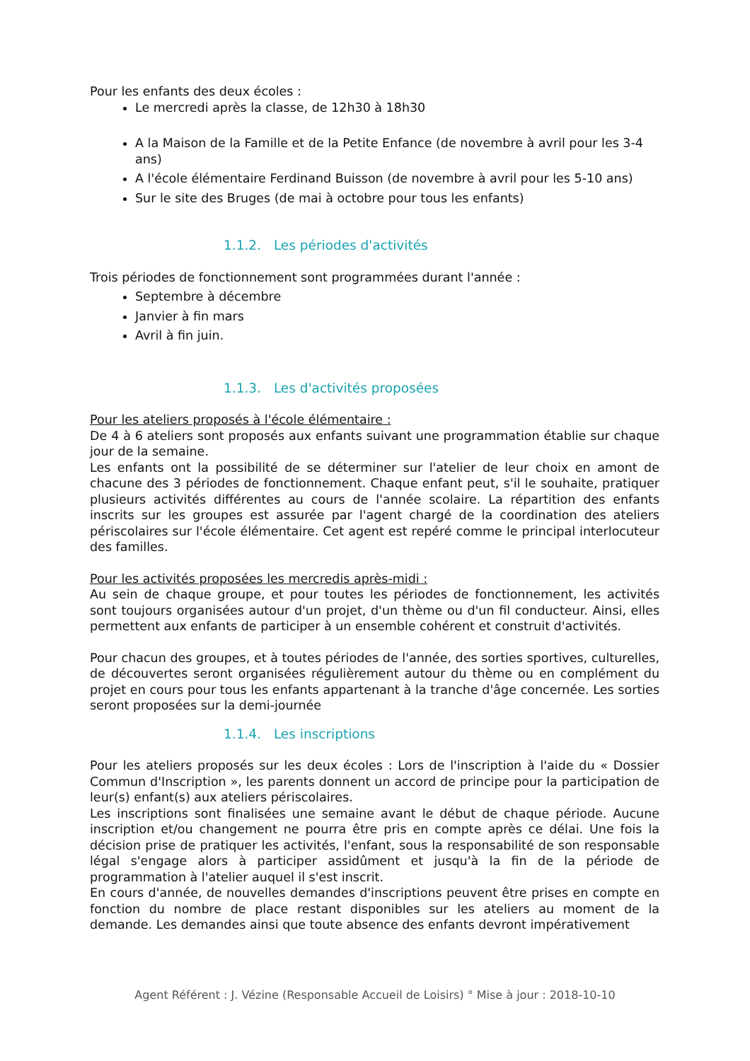Pour les enfants des deux écoles :
Le mercredi après la classe, de 12h30 à 18h30
A la Maison de la Famille et de la Petite Enfance (de novembre à avril pour les 3-4 ans)
A l'école élémentaire Ferdinand Buisson (de novembre à avril pour les 5-10 ans)
Sur le site des Bruges (de mai à octobre pour tous les enfants)
1.1.2. Les périodes d'activités
Trois périodes de fonctionnement sont programmées durant l'année :
Septembre à décembre
Janvier à fin mars
Avril à fin juin.
1.1.3. Les d'activités proposées
Pour les ateliers proposés à l'école élémentaire :
De 4 à 6 ateliers sont proposés aux enfants suivant une programmation établie sur chaque jour de la semaine.
Les enfants ont la possibilité de se déterminer sur l'atelier de leur choix en amont de chacune des 3 périodes de fonctionnement. Chaque enfant peut, s'il le souhaite, pratiquer plusieurs activités différentes au cours de l'année scolaire. La répartition des enfants inscrits sur les groupes est assurée par l'agent chargé de la coordination des ateliers périscolaires sur l'école élémentaire. Cet agent est repéré comme le principal interlocuteur des familles.
Pour les activités proposées les mercredis après-midi :
Au sein de chaque groupe, et pour toutes les périodes de fonctionnement, les activités sont toujours organisées autour d'un projet, d'un thème ou d'un fil conducteur. Ainsi, elles permettent aux enfants de participer à un ensemble cohérent et construit d'activités.
Pour chacun des groupes, et à toutes périodes de l'année, des sorties sportives, culturelles, de découvertes seront organisées régulièrement autour du thème ou en complément du projet en cours pour tous les enfants appartenant à la tranche d'âge concernée. Les sorties seront proposées sur la demi-journée
1.1.4. Les inscriptions
Pour les ateliers proposés sur les deux écoles : Lors de l'inscription à l'aide du « Dossier Commun d'Inscription », les parents donnent un accord de principe pour la participation de leur(s) enfant(s) aux ateliers périscolaires.
Les inscriptions sont finalisées une semaine avant le début de chaque période. Aucune inscription et/ou changement ne pourra être pris en compte après ce délai. Une fois la décision prise de pratiquer les activités, l'enfant, sous la responsabilité de son responsable légal s'engage alors à participer assidûment et jusqu'à la fin de la période de programmation à l'atelier auquel il s'est inscrit.
En cours d'année, de nouvelles demandes d'inscriptions peuvent être prises en compte en fonction du nombre de place restant disponibles sur les ateliers au moment de la demande. Les demandes ainsi que toute absence des enfants devront impérativement
Agent Référent : J. Vézine (Responsable Accueil de Loisirs) ° Mise à jour : 2018-10-10